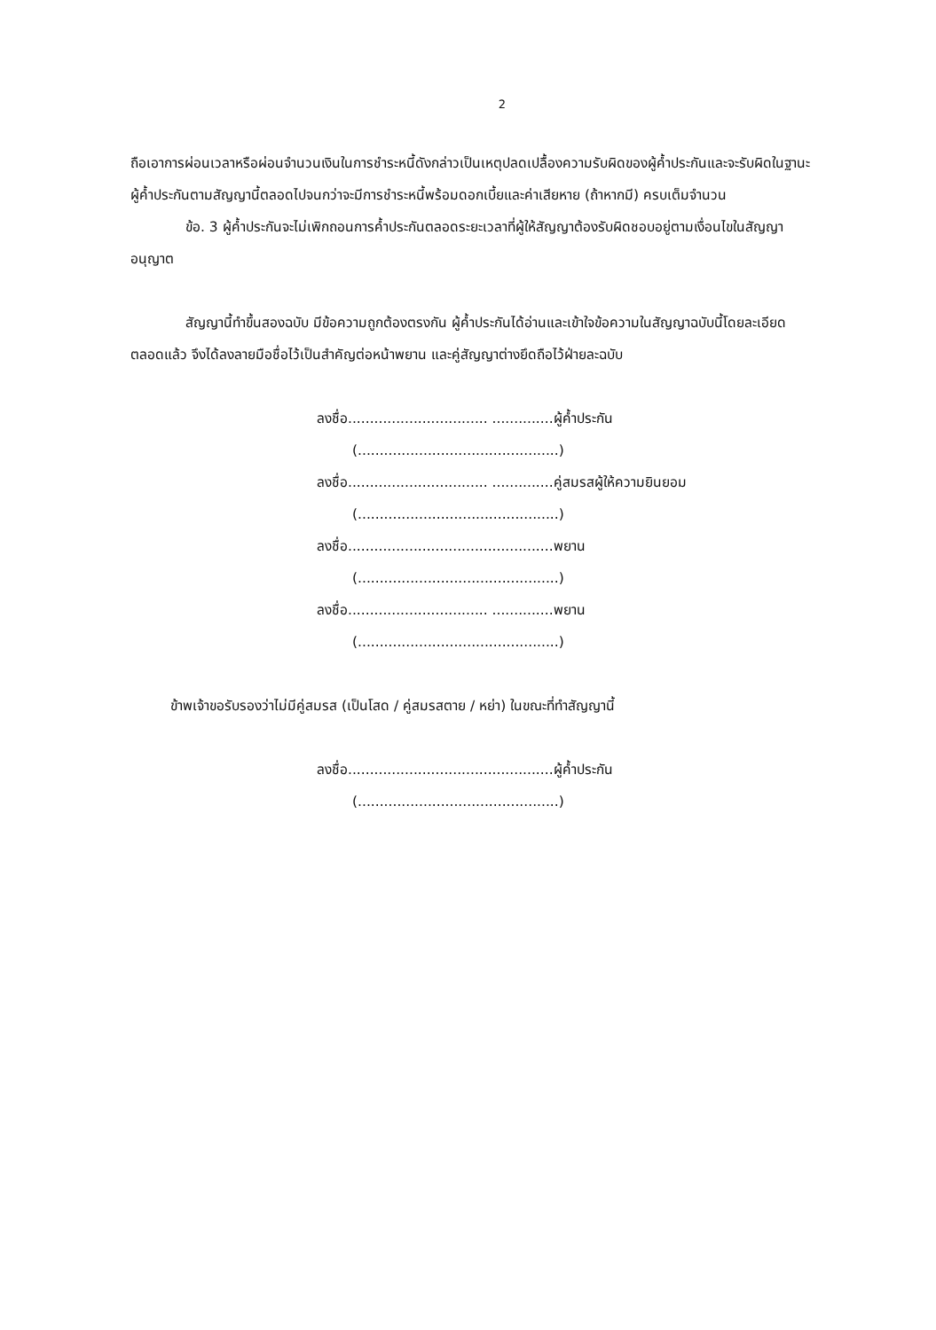2
ถือเอาการผ่อนเวลาหรือผ่อนจำนวนเงินในการชำระหนี้ดังกล่าวเป็นเหตุปลดเปลื้องความรับผิดของผู้ค้ำประกันและจะรับผิดในฐานะผู้ค้ำประกันตามสัญญานี้ตลอดไปจนกว่าจะมีการชำระหนี้พร้อมดอกเบี้ยและค่าเสียหาย (ถ้าหากมี) ครบเต็มจำนวน
ข้อ. 3 ผู้ค้ำประกันจะไม่เพิกถอนการค้ำประกันตลอดระยะเวลาที่ผู้ให้สัญญาต้องรับผิดชอบอยู่ตามเงื่อนไขในสัญญาอนุญาต
สัญญานี้ทำขึ้นสองฉบับ มีข้อความถูกต้องตรงกัน ผู้ค้ำประกันได้อ่านและเข้าใจข้อความในสัญญาฉบับนี้โดยละเอียดตลอดแล้ว จึงได้ลงลายมือชื่อไว้เป็นสำคัญต่อหน้าพยาน และคู่สัญญาต่างยึดถือไว้ฝ่ายละฉบับ
ลงชื่อ................................ ..............ผู้ค้ำประกัน
(..............................................)
ลงชื่อ................................ ..............คู่สมรสผู้ให้ความยินยอม
(..............................................)
ลงชื่อ...............................................พยาน
(..............................................)
ลงชื่อ................................ ..............พยาน
(..............................................)
ข้าพเจ้าขอรับรองว่าไม่มีคู่สมรส (เป็นโสด / คู่สมรสตาย / หย่า) ในขณะที่ทำสัญญานี้
ลงชื่อ...............................................ผู้ค้ำประกัน
(..............................................)